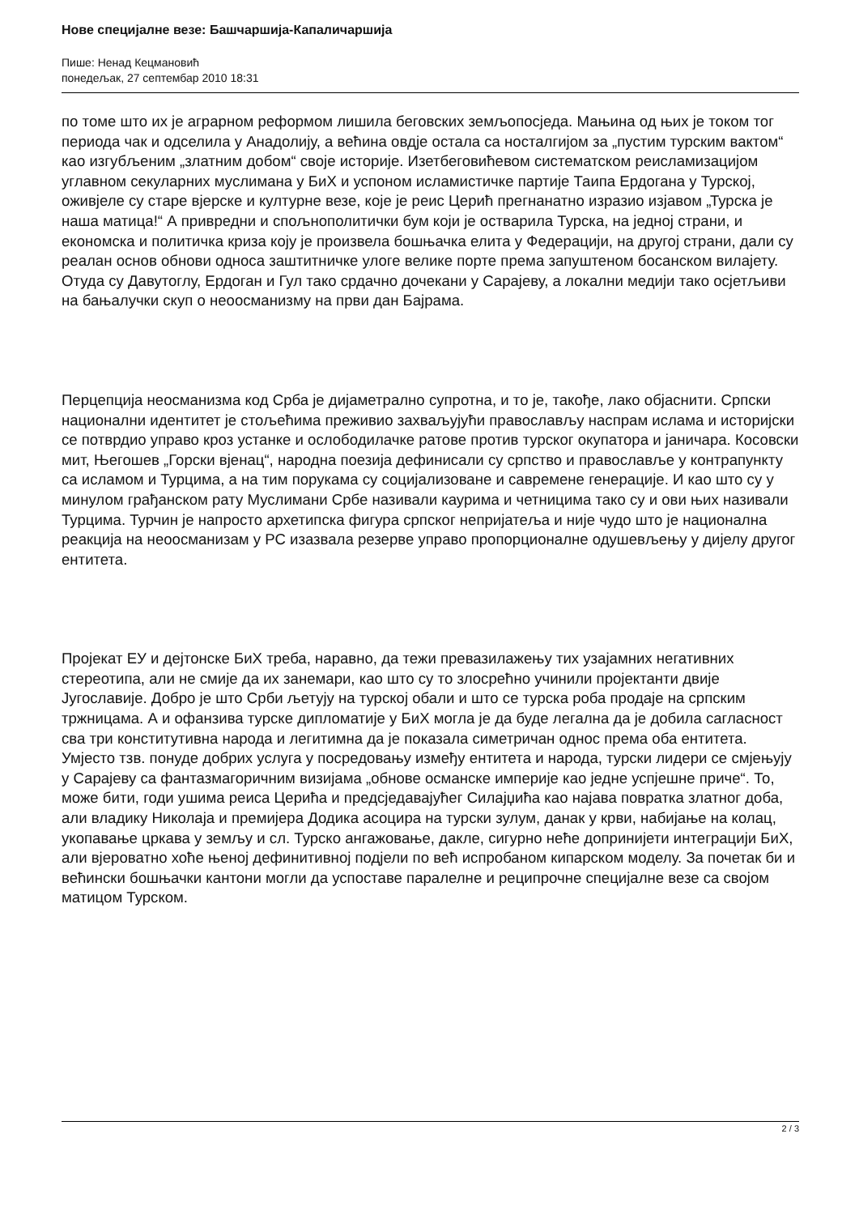Нове специјалне везе: Башчаршија-Капаличаршија
Пише: Ненад Кецмановић
понедељак, 27 септембар 2010 18:31
по томе што их је аграрном реформом лишила беговских земљопосједа. Мањина од њих је током тог периода чак и одселила у Анадолију, а већина овдје остала са носталгијом за „пустим турским вактом“ као изгубљеним „златним добом“ своје историје. Изетбеговићевом систематском реисламизацијом углавном секуларних муслимана у БиХ и успоном исламистичке партије Таипа Ердогана у Турској, оживјеле су старе вјерске и културне везе, које је реис Церић прегнанатно изразио изјавом „Турска је наша матица!“ А привредни и спољнополитички бум који је оствaрила Турска, на једној страни, и економска и политичка криза коју је произвела бошњачка елита у Федерацији, на другој страни, дали су реалан основ обнови односа заштитничке улоге велике порте према запуштеном босанском вилајету. Отуда су Давутоглу, Ердоган и Гул тако срдачно дочекани у Сарајеву, а локални медији тако осјетљиви на бањалучки скуп о неоосманизму на први дан Бајрама.
Перцепција неосманизма код Срба је дијаметрално супротна, и то је, такође, лако објаснити. Српски национални идентитет је стољећима преживио захваљујући православљу наспрам ислама и историјски се потврдио управо кроз устанке и ослободилачке ратове против турског окупатора и јаничара. Косовски мит, Његошев „Горски вјенац“, народна поезија дефинисали су српство и православље у контрапункту са исламом и Турцима, а на тим порукама су социјализоване и савремене генерације. И као што су у минулом грађанском рату Муслимани Србе називали каурима и четницима тако су и ови њих називали Турцима. Турчин је напросто архетипска фигура српског непријатеља и није чудо што је национална реакција на неоосманизам у РС изазвала резерве управо пропорционалне одушевљењу у дијелу другог ентитета.
Пројекат ЕУ и дејтонске БиХ треба, наравно, да тежи превазилажењу тих узајамних негативних стереотипа, али не смије да их занемари, као што су то злосрећно учинили пројектанти двије Југославије. Добро је што Срби љетују на турској обали и што се турска роба продаје на српским тржницама. А и офанзива турске дипломатије у БиХ могла је да буде легална да је добила сагласност сва три конститутивна народа и легитимна да је показала симетричан однос према оба ентитета. Умјесто тзв. понуде добрих услуга у посредовању између ентитета и народа, турски лидери се смјењују у Сарајеву са фантазмагоричним визијама „обнове османске империје као једне успјешне приче“. То, може бити, годи ушима реиса Церића и предсједавајућег Силајџића као најава повратка златног доба, али владику Николаја и премијера Додика асоцира на турски зулум, данак у крви, набијање на колац, укопавање цркава у земљу и сл. Турско ангажовање, дакле, сигурно неће допринијети интеграцији БиХ, али вјероватно хоће њеној дефинитивној подјели по већ испробаном кипарском моделу. За почетак би и већински бошњачки кантони могли да успоставе паралелне и реципрочне специјалне везе са својом матицом Турском.
2 / 3